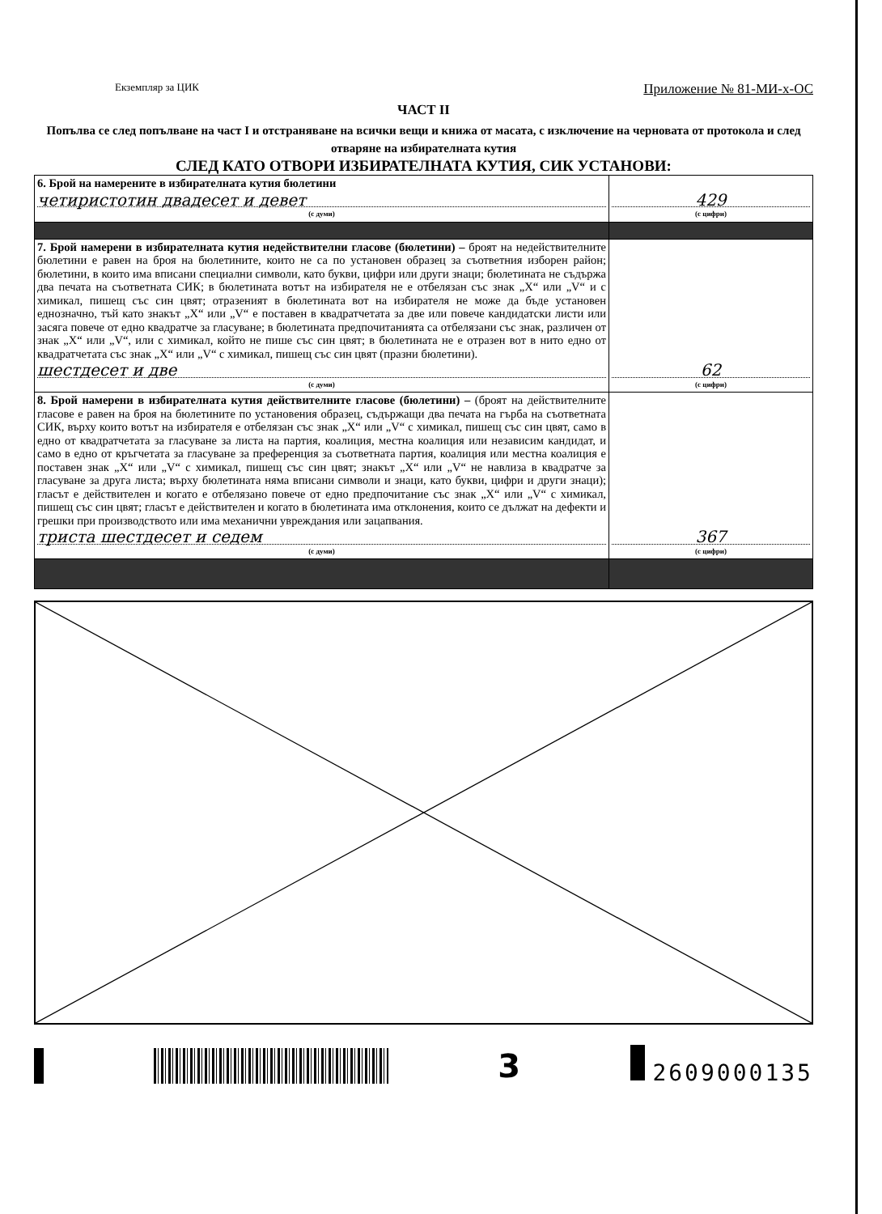Екземпляр за ЦИК Приложение № 81-МИ-х-ОС
ЧАСТ II
Попълва се след попълване на част I и отстраняване на всички вещи и книжа от масата, с изключение на черновата от протокола и след отваряне на избирателната кутия
СЛЕД КАТО ОТВОРИ ИЗБИРАТЕЛНАТА КУТИЯ, СИК УСТАНОВИ:
| 6. Брой на намерените в избирателната кутия бюлетини четиристотин двадесет и девет (с думи) | 429 (с цифри) |
| 7. Брой намерени в избирателната кутия недействителни гласове (бюлетини) – броят на недействителните бюлетини е равен на броя на бюлетините, които не са по установен образец за съответния изборен район; бюлетини, в които има вписани специални символи, като букви, цифри или други знаци; бюлетината не съдържа два печата на съответната СИК; в бюлетината вотът на избирателя не е отбелязан със знак „X“ или „V“ и с химикал, пишещ със син цвят; отразеният в бюлетината вот на избирателя не може да бъде установен еднозначно, тъй като знакът „X“ или „V“ е поставен в квадратчетата за две или повече кандидатски листи или засяга повече от едно квадратче за гласуване; в бюлетината предпочитанията са отбелязани със знак, различен от знак „X“ или „V“, или с химикал, който не пише със син цвят; в бюлетината не е отразен вот в нито едно от квадратчетата със знак „X“ или „V“ с химикал, пишещ със син цвят (празни бюлетини). шестдесет и две (с думи) | 62 (с цифри) |
| 8. Брой намерени в избирателната кутия действителните гласове (бюлетини) – (броят на действителните гласове е равен на броя на бюлетините по установения образец, съдържащи два печата на гърба на съответната СИК, върху които вотът на избирателя е отбелязан със знак „X“ или „V“ с химикал, пишещ със син цвят, само в едно от квадратчетата за гласуване за листа на партия, коалиция, местна коалиция или независим кандидат, и само в едно от кръгчетата за гласуване за преференция за съответната партия, коалиция или местна коалиция е поставен знак „X“ или „V“ с химикал, пишещ със син цвят; знакът „X“ или „V“ не навлиза в квадратче за гласуване за друга листа; върху бюлетината няма вписани символи и знаци, като букви, цифри и други знаци); гласът е действителен и когато е отбелязано повече от едно предпочитание със знак „X“ или „V“ с химикал, пишещ със син цвят; гласът е действителен и когато в бюлетината има отклонения, които се дължат на дефекти и грешки при производството или има механични увреждания или зацапвания. триста шестдесет и седем (с думи) | 367 (с цифри) |
3 2609000135